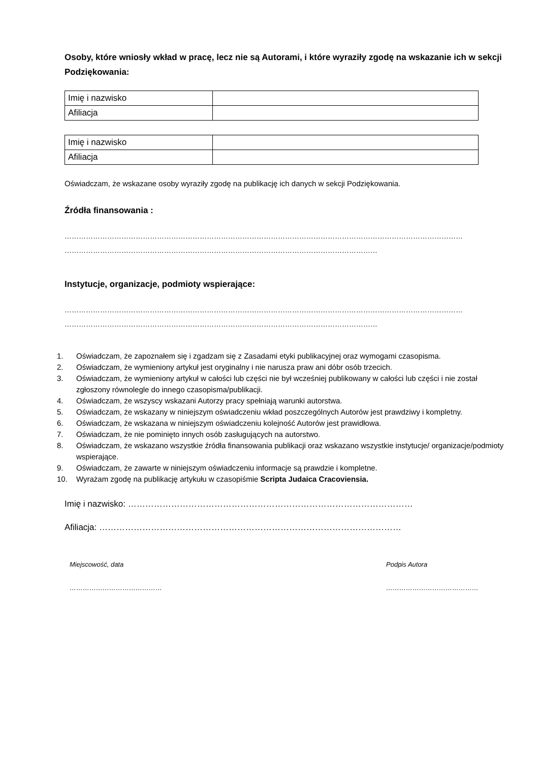Osoby, które wniosły wkład w pracę, lecz nie są Autorami, i które wyraziły zgodę na wskazanie ich w sekcji Podziękowania:
| Imię i nazwisko | |
| Afiliacja | |
| Imię i nazwisko | |
| Afiliacja | |
Oświadczam, że wskazane osoby wyraziły zgodę na publikację ich danych w sekcji Podziękowania.
Źródła finansowania :
……………………………………………………………………………………………………………………………………………………
……………………………………………………………………………………………………………………
Instytucje, organizacje, podmioty wspierające:
……………………………………………………………………………………………………………………………………………………
……………………………………………………………………………………………………………………
1. Oświadczam, że zapoznałem się i zgadzam się z Zasadami etyki publikacyjnej oraz wymogami czasopisma.
2. Oświadczam, że wymieniony artykuł jest oryginalny i nie narusza praw ani dóbr osób trzecich.
3. Oświadczam, że wymieniony artykuł w całości lub części nie był wcześniej publikowany w całości lub części i nie został zgłoszony równolegle do innego czasopisma/publikacji.
4. Oświadczam, że wszyscy wskazani Autorzy pracy spełniają warunki autorstwa.
5. Oświadczam, że wskazany w niniejszym oświadczeniu wkład poszczególnych Autorów jest prawdziwy i kompletny.
6. Oświadczam, że wskazana w niniejszym oświadczeniu kolejność Autorów jest prawidłowa.
7. Oświadczam, że nie pominięto innych osób zasługujących na autorstwo.
8. Oświadczam, że wskazano wszystkie źródła finansowania publikacji oraz wskazano wszystkie instytucje/ organizacje/podmioty wspierające.
9. Oświadczam, że zawarte w niniejszym oświadczeniu informacje są prawdzie i kompletne.
10. Wyrażam zgodę na publikację artykułu w czasopiśmie Scripta Judaica Cracoviensia.
Imię i nazwisko: ………………………………………………………………………………………
Afiliacja: ……………………………………………………………………………………………
Miejscowość, data
……………………………………
Podpis Autora
……………………………………